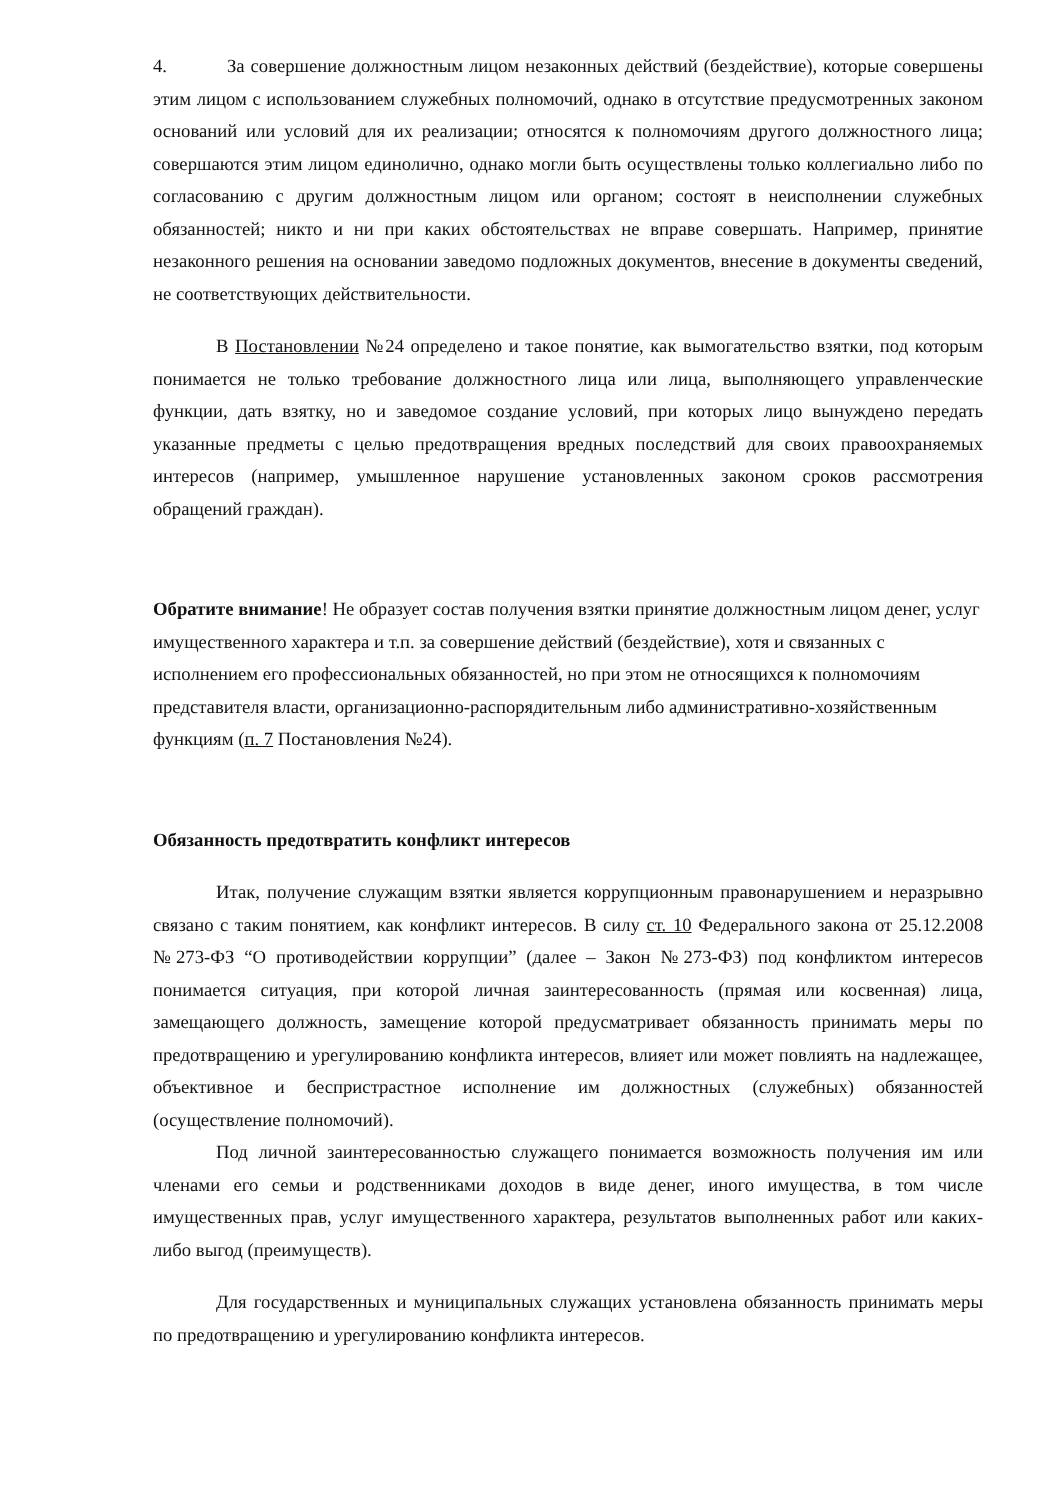4. За совершение должностным лицом незаконных действий (бездействие), которые совершены этим лицом с использованием служебных полномочий, однако в отсутствие предусмотренных законом оснований или условий для их реализации; относятся к полномочиям другого должностного лица; совершаются этим лицом единолично, однако могли быть осуществлены только коллегиально либо по согласованию с другим должностным лицом или органом; состоят в неисполнении служебных обязанностей; никто и ни при каких обстоятельствах не вправе совершать. Например, принятие незаконного решения на основании заведомо подложных документов, внесение в документы сведений, не соответствующих действительности.
В Постановлении №24 определено и такое понятие, как вымогательство взятки, под которым понимается не только требование должностного лица или лица, выполняющего управленческие функции, дать взятку, но и заведомое создание условий, при которых лицо вынуждено передать указанные предметы с целью предотвращения вредных последствий для своих правоохраняемых интересов (например, умышленное нарушение установленных законом сроков рассмотрения обращений граждан).
Обратите внимание! Не образует состав получения взятки принятие должностным лицом денег, услуг имущественного характера и т.п. за совершение действий (бездействие), хотя и связанных с исполнением его профессиональных обязанностей, но при этом не относящихся к полномочиям представителя власти, организационно-распорядительным либо административно-хозяйственным функциям (п. 7 Постановления №24).
Обязанность предотвратить конфликт интересов
Итак, получение служащим взятки является коррупционным правонарушением и неразрывно связано с таким понятием, как конфликт интересов. В силу ст. 10 Федерального закона от 25.12.2008 №273-ФЗ “О противодействии коррупции” (далее – Закон №273-ФЗ) под конфликтом интересов понимается ситуация, при которой личная заинтересованность (прямая или косвенная) лица, замещающего должность, замещение которой предусматривает обязанность принимать меры по предотвращению и урегулированию конфликта интересов, влияет или может повлиять на надлежащее, объективное и беспристрастное исполнение им должностных (служебных) обязанностей (осуществление полномочий).
Под личной заинтересованностью служащего понимается возможность получения им или членами его семьи и родственниками доходов в виде денег, иного имущества, в том числе имущественных прав, услуг имущественного характера, результатов выполненных работ или каких-либо выгод (преимуществ).
Для государственных и муниципальных служащих установлена обязанность принимать меры по предотвращению и урегулированию конфликта интересов.